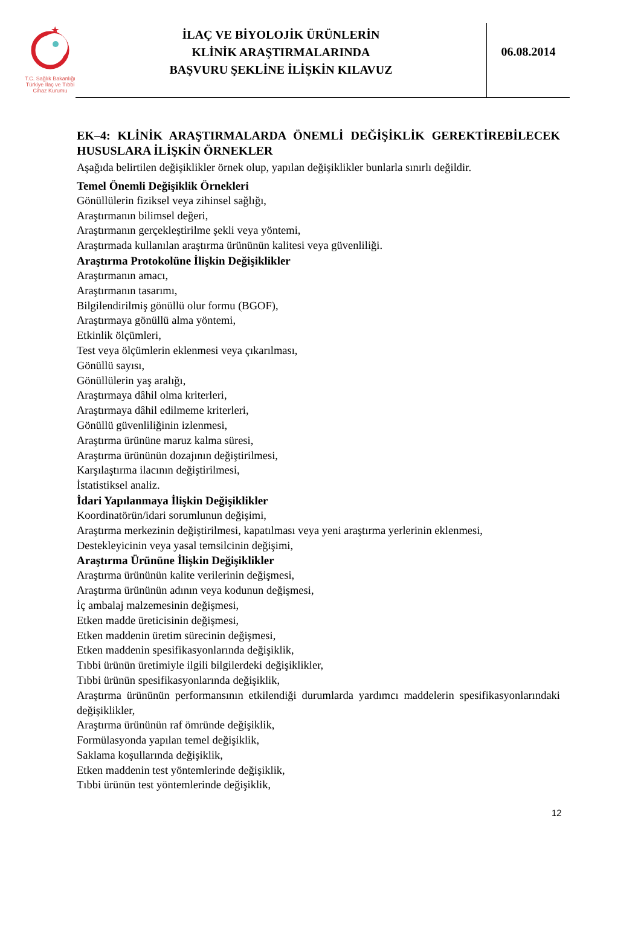★
T.C. Sağlık Bakanlığı
Türkiye İlaç ve Tıbbi Cihaz Kurumu
İLAÇ VE BİYOLOJİK ÜRÜNLERİN
KLİNİK ARAŞTIRMALARINDA
BAŞVURU ŞEKLİNE İLİŞKİN KILAVUZ
06.08.2014
EK–4: KLİNİK ARAŞTIRMALARDA ÖNEMLİ DEĞİŞİKLİK GEREKTİREBİLECEK HUSUSLARA İLİŞKİN ÖRNEKLER
Aşağıda belirtilen değişiklikler örnek olup, yapılan değişiklikler bunlarla sınırlı değildir.
Temel Önemli Değişiklik Örnekleri
Gönüllülerin fiziksel veya zihinsel sağlığı,
Araştırmanın bilimsel değeri,
Araştırmanın gerçekleştirilme şekli veya yöntemi,
Araştırmada kullanılan araştırma ürününün kalitesi veya güvenliliği.
Araştırma Protokolüne İlişkin Değişiklikler
Araştırmanın amacı,
Araştırmanın tasarımı,
Bilgilendirilmiş gönüllü olur formu (BGOF),
Araştırmaya gönüllü alma yöntemi,
Etkinlik ölçümleri,
Test veya ölçümlerin eklenmesi veya çıkarılması,
Gönüllü sayısı,
Gönüllülerin yaş aralığı,
Araştırmaya dâhil olma kriterleri,
Araştırmaya dâhil edilmeme kriterleri,
Gönüllü güvenliliğinin izlenmesi,
Araştırma ürününe maruz kalma süresi,
Araştırma ürününün dozajının değiştirilmesi,
Karşılaştırma ilacının değiştirilmesi,
İstatistiksel analiz.
İdari Yapılanmaya İlişkin Değişiklikler
Koordinatörün/idari sorumlunun değişimi,
Araştırma merkezinin değiştirilmesi, kapatılması veya yeni araştırma yerlerinin eklenmesi,
Destekleyicinin veya yasal temsilcinin değişimi,
Araştırma Ürününe İlişkin Değişiklikler
Araştırma ürününün kalite verilerinin değişmesi,
Araştırma ürününün adının veya kodunun değişmesi,
İç ambalaj malzemesinin değişmesi,
Etken madde üreticisinin değişmesi,
Etken maddenin üretim sürecinin değişmesi,
Etken maddenin spesifikasyonlarında değişiklik,
Tıbbi ürünün üretimiyle ilgili bilgilerdeki değişiklikler,
Tıbbi ürünün spesifikasyonlarında değişiklik,
Araştırma ürününün performansının etkilendiği durumlarda yardımcı maddelerin spesifikasyonlarındaki değişiklikler,
Araştırma ürününün raf ömründe değişiklik,
Formülasyonda yapılan temel değişiklik,
Saklama koşullarında değişiklik,
Etken maddenin test yöntemlerinde değişiklik,
Tıbbi ürünün test yöntemlerinde değişiklik,
12